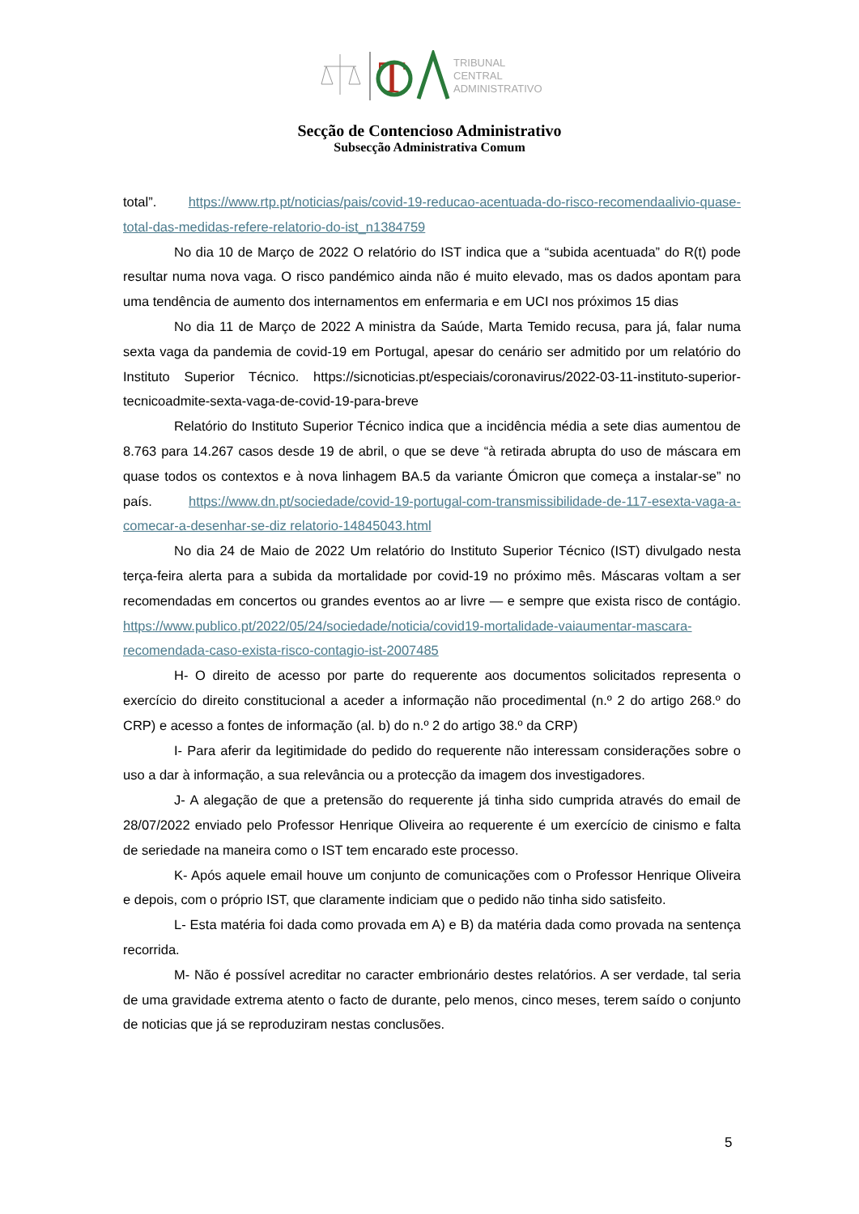T
TRIBUNAL
CENTRAL
ADMINISTRATIVO
Secção de Contencioso Administrativo
Subsecção Administrativa Comum
total”. https://www.rtp.pt/noticias/pais/covid-19-reducao-acentuada-do-risco-recomendaalivio-quase-total-das-medidas-refere-relatorio-do-ist_n1384759
No dia 10 de Março de 2022 O relatório do IST indica que a “subida acentuada” do R(t) pode resultar numa nova vaga. O risco pandémico ainda não é muito elevado, mas os dados apontam para uma tendência de aumento dos internamentos em enfermaria e em UCI nos próximos 15 dias
No dia 11 de Março de 2022 A ministra da Saúde, Marta Temido recusa, para já, falar numa sexta vaga da pandemia de covid-19 em Portugal, apesar do cenário ser admitido por um relatório do Instituto Superior Técnico. https://sicnoticias.pt/especiais/coronavirus/2022-03-11-instituto-superior-tecnicoadmite-sexta-vaga-de-covid-19-para-breve
Relatório do Instituto Superior Técnico indica que a incidência média a sete dias aumentou de 8.763 para 14.267 casos desde 19 de abril, o que se deve “à retirada abrupta do uso de máscara em quase todos os contextos e à nova linhagem BA.5 da variante Ómicron que começa a instalar-se” no país. https://www.dn.pt/sociedade/covid-19-portugal-com-transmissibilidade-de-117-esexta-vaga-a-comecar-a-desenhar-se-diz relatorio-14845043.html
No dia 24 de Maio de 2022 Um relatório do Instituto Superior Técnico (IST) divulgado nesta terça-feira alerta para a subida da mortalidade por covid-19 no próximo mês. Máscaras voltam a ser recomendadas em concertos ou grandes eventos ao ar livre — e sempre que exista risco de contágio. https://www.publico.pt/2022/05/24/sociedade/noticia/covid19-mortalidade-vaiaumentar-mascara-recomendada-caso-exista-risco-contagio-ist-2007485
H- O direito de acesso por parte do requerente aos documentos solicitados representa o exercício do direito constitucional a aceder a informação não procedimental (n.º 2 do artigo 268.º do CRP) e acesso a fontes de informação (al. b) do n.º 2 do artigo 38.º da CRP)
I- Para aferir da legitimidade do pedido do requerente não interessam considerações sobre o uso a dar à informação, a sua relevância ou a protecção da imagem dos investigadores.
J- A alegação de que a pretensão do requerente já tinha sido cumprida através do email de 28/07/2022 enviado pelo Professor Henrique Oliveira ao requerente é um exercício de cinismo e falta de seriedade na maneira como o IST tem encarado este processo.
K- Após aquele email houve um conjunto de comunicações com o Professor Henrique Oliveira e depois, com o próprio IST, que claramente indiciam que o pedido não tinha sido satisfeito.
L- Esta matéria foi dada como provada em A) e B) da matéria dada como provada na sentença recorrida.
M- Não é possível acreditar no caracter embrionário destes relatórios. A ser verdade, tal seria de uma gravidade extrema atento o facto de durante, pelo menos, cinco meses, terem saído o conjunto de noticias que já se reproduziram nestas conclusões.
5